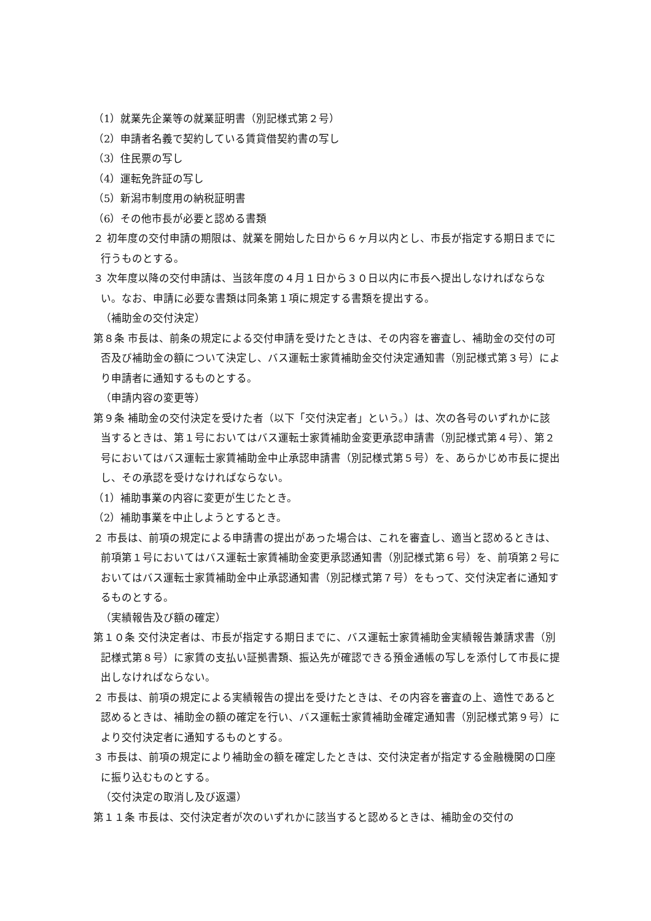（1）就業先企業等の就業証明書（別記様式第２号）
（2）申請者名義で契約している賃貸借契約書の写し
（3）住民票の写し
（4）運転免許証の写し
（5）新潟市制度用の納税証明書
（6）その他市長が必要と認める書類
２ 初年度の交付申請の期限は、就業を開始した日から６ヶ月以内とし、市長が指定する期日までに行うものとする。
３ 次年度以降の交付申請は、当該年度の４月１日から３０日以内に市長へ提出しなければならない。なお、申請に必要な書類は同条第１項に規定する書類を提出する。
（補助金の交付決定）
第８条 市長は、前条の規定による交付申請を受けたときは、その内容を審査し、補助金の交付の可否及び補助金の額について決定し、バス運転士家賃補助金交付決定通知書（別記様式第３号）により申請者に通知するものとする。
（申請内容の変更等）
第９条 補助金の交付決定を受けた者（以下「交付決定者」という。）は、次の各号のいずれかに該当するときは、第１号においてはバス運転士家賃補助金変更承認申請書（別記様式第４号）、第２号においてはバス運転士家賃補助金中止承認申請書（別記様式第５号）を、あらかじめ市長に提出し、その承認を受けなければならない。
（1）補助事業の内容に変更が生じたとき。
（2）補助事業を中止しようとするとき。
２ 市長は、前項の規定による申請書の提出があった場合は、これを審査し、適当と認めるときは、前項第１号においてはバス運転士家賃補助金変更承認通知書（別記様式第６号）を、前項第２号においてはバス運転士家賃補助金中止承認通知書（別記様式第７号）をもって、交付決定者に通知するものとする。
（実績報告及び額の確定）
第１０条 交付決定者は、市長が指定する期日までに、バス運転士家賃補助金実績報告兼請求書（別記様式第８号）に家賃の支払い証拠書類、振込先が確認できる預金通帳の写しを添付して市長に提出しなければならない。
２ 市長は、前項の規定による実績報告の提出を受けたときは、その内容を審査の上、適性であると認めるときは、補助金の額の確定を行い、バス運転士家賃補助金確定通知書（別記様式第９号）により交付決定者に通知するものとする。
３ 市長は、前項の規定により補助金の額を確定したときは、交付決定者が指定する金融機関の口座に振り込むものとする。
（交付決定の取消し及び返還）
第１１条 市長は、交付決定者が次のいずれかに該当すると認めるときは、補助金の交付の